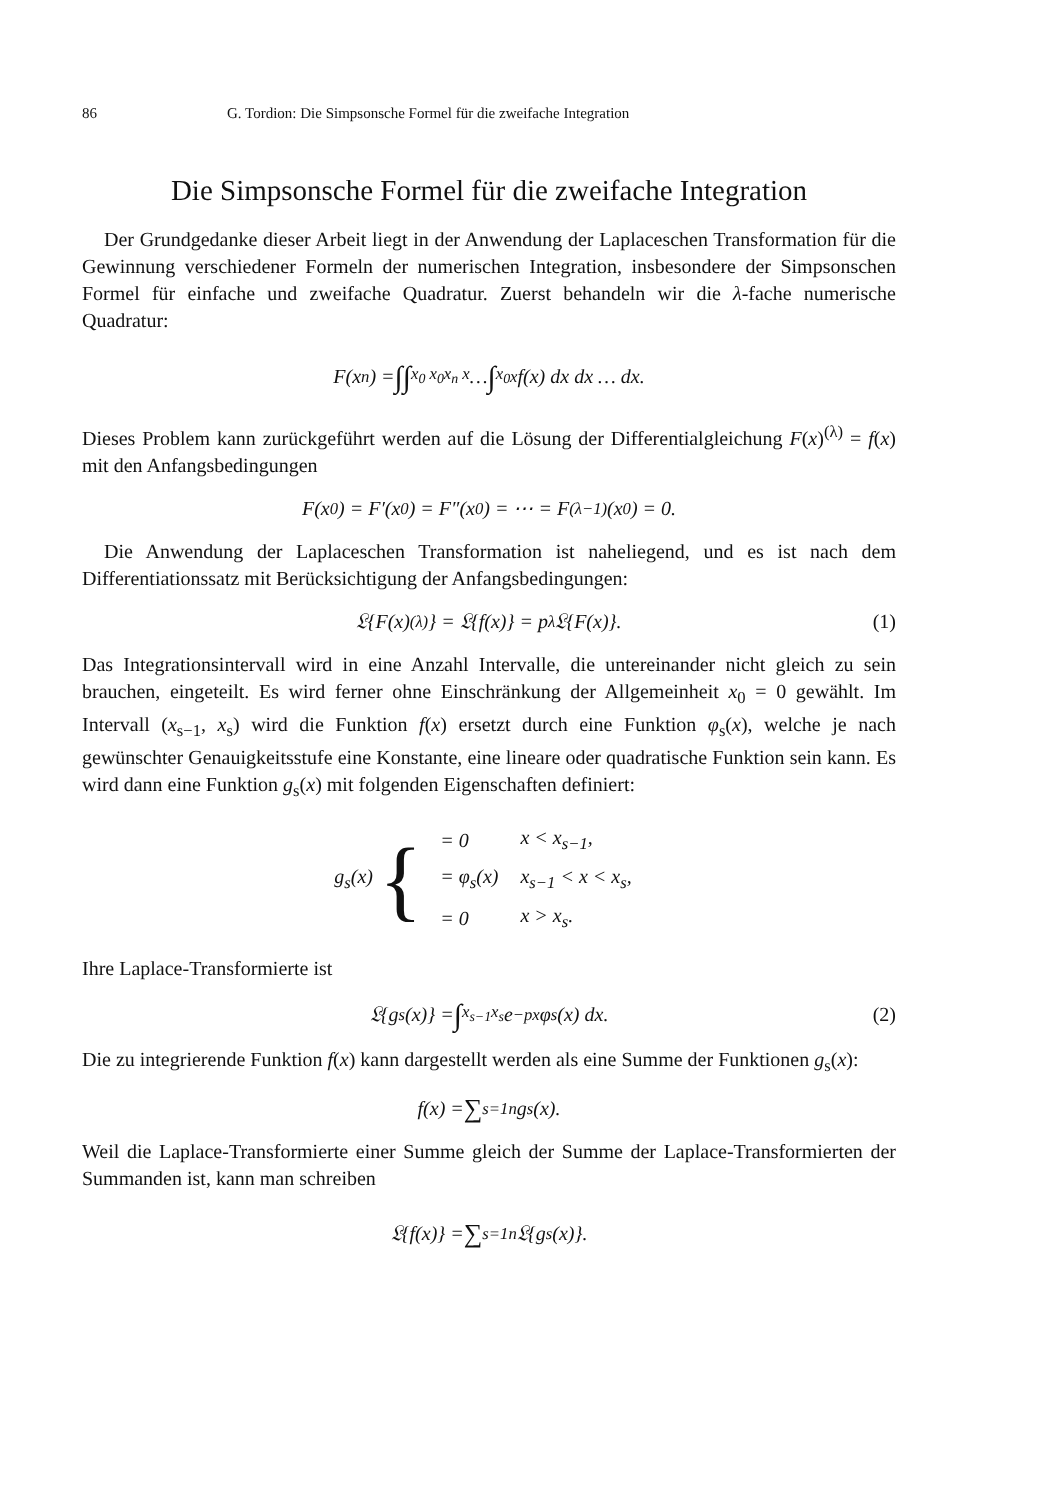86 G. Tordion: Die Simpsonsche Formel für die zweifache Integration
Die Simpsonsche Formel für die zweifache Integration
Der Grundgedanke dieser Arbeit liegt in der Anwendung der Laplaceschen Transformation für die Gewinnung verschiedener Formeln der numerischen Integration, insbesondere der Simpsonschen Formel für einfache und zweifache Quadratur. Zuerst behandeln wir die λ-fache numerische Quadratur:
F(x<sub>n</sub>) = ∫∫<sub>x<sub>0</sub> x<sub>0</sub></sub><sup>x<sub>n</sub> x</sup> … ∫<sub>x<sub>0</sub></sub><sup>x</sup> f(x) dx dx … dx.
Dieses Problem kann zurückgeführt werden auf die Lösung der Differentialgleichung F(x)<sup>(λ)</sup> = f(x) mit den Anfangsbedingungen
F(x<sub>0</sub>) = F′(x<sub>0</sub>) = F″(x<sub>0</sub>) = ⋯ = F<sup>(λ−1)</sup>(x<sub>0</sub>) = 0.
Die Anwendung der Laplaceschen Transformation ist naheliegend, und es ist nach dem Differentiationssatz mit Berücksichtigung der Anfangsbedingungen:
𝔏{F(x)<sup>(λ)</sup>} = 𝔏{f(x)} = p<sup>λ</sup> 𝔏{F(x)}. (1)
Das Integrationsintervall wird in eine Anzahl Intervalle, die untereinander nicht gleich zu sein brauchen, eingeteilt. Es wird ferner ohne Einschränkung der Allgemeinheit x<sub>0</sub> = 0 gewählt. Im Intervall (x<sub>s−1</sub>, x<sub>s</sub>) wird die Funktion f(x) ersetzt durch eine Funktion φ<sub>s</sub>(x), welche je nach gewünschter Genauigkeitsstufe eine Konstante, eine lineare oder quadratische Funktion sein kann. Es wird dann eine Funktion g<sub>s</sub>(x) mit folgenden Eigenschaften definiert:
g<sub>s</sub>(x) {
| = 0 | x < x<sub>s−1</sub>, |
| = φ<sub>s</sub>(x) | x<sub>s−1</sub> < x < x<sub>s</sub>, |
| = 0 | x > x<sub>s</sub>. |
Ihre Laplace-Transformierte ist
𝔏{g<sub>s</sub>(x)} = ∫<sub>x<sub>s−1</sub></sub><sup>x<sub>s</sub></sup> e<sup>−px</sup> φ<sub>s</sub>(x) dx. (2)
Die zu integrierende Funktion f(x) kann dargestellt werden als eine Summe der Funktionen g<sub>s</sub>(x):
f(x) = ∑<sub>s=1</sub><sup>n</sup> g<sub>s</sub>(x).
Weil die Laplace-Transformierte einer Summe gleich der Summe der Laplace-Transformierten der Summanden ist, kann man schreiben
𝔏{f(x)} = ∑<sub>s=1</sub><sup>n</sup> 𝔏{g<sub>s</sub>(x)}.